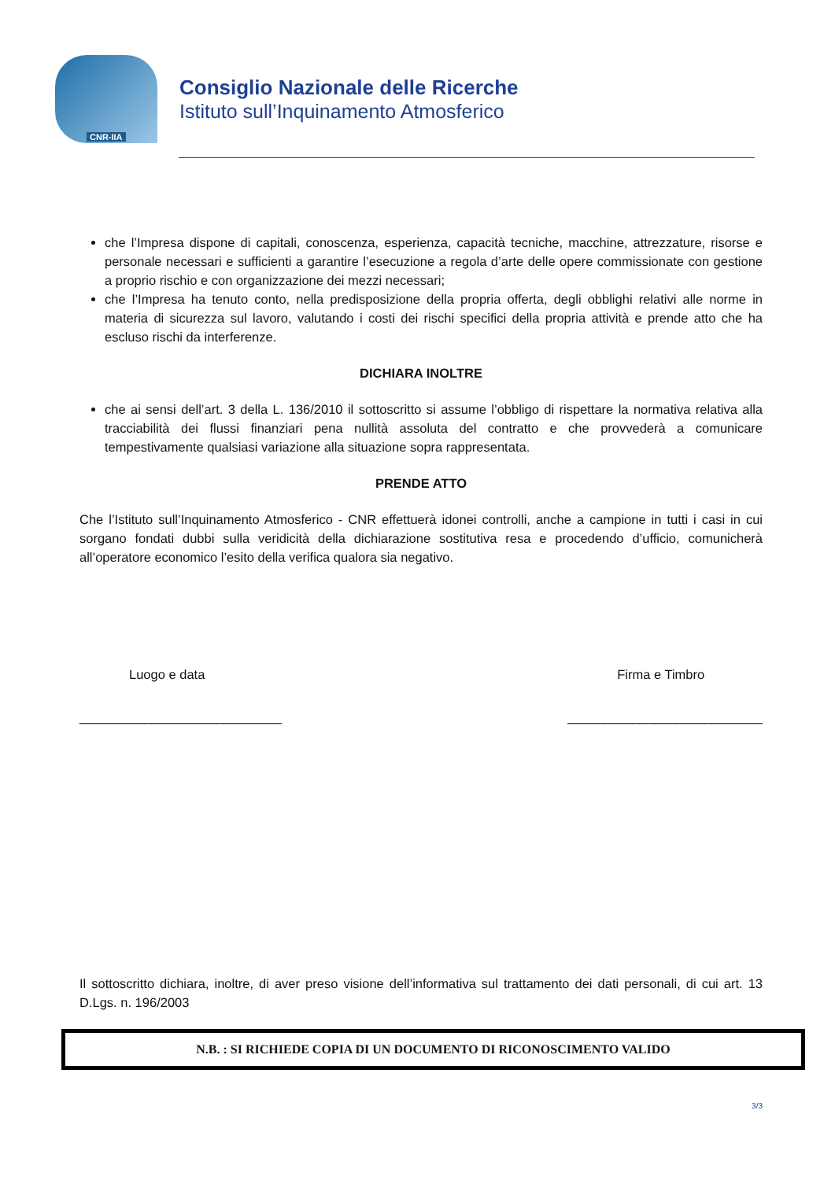CNR-IIA
Consiglio Nazionale delle Ricerche
Istituto sull’Inquinamento Atmosferico
che l’Impresa dispone di capitali, conoscenza, esperienza, capacità tecniche, macchine, attrezzature, risorse e personale necessari e sufficienti a garantire l’esecuzione a regola d’arte delle opere commissionate con gestione a proprio rischio e con organizzazione dei mezzi necessari;
che l’Impresa ha tenuto conto, nella predisposizione della propria offerta, degli obblighi relativi alle norme in materia di sicurezza sul lavoro, valutando i costi dei rischi specifici della propria attività e prende atto che ha escluso rischi da interferenze.
DICHIARA INOLTRE
che ai sensi dell’art. 3 della L. 136/2010 il sottoscritto si assume l’obbligo di rispettare la normativa relativa alla tracciabilità dei flussi finanziari pena nullità assoluta del contratto e che provvederà a comunicare tempestivamente qualsiasi variazione alla situazione sopra rappresentata.
PRENDE ATTO
Che l’Istituto sull’Inquinamento Atmosferico - CNR effettuerà idonei controlli, anche a campione in tutti i casi in cui sorgano fondati dubbi sulla veridicità della dichiarazione sostitutiva resa e procedendo d’ufficio, comunicherà all’operatore economico l’esito della verifica qualora sia negativo.
Luogo e data
____________________________
Firma e Timbro
___________________________
Il sottoscritto dichiara, inoltre, di aver preso visione dell’informativa sul trattamento dei dati personali, di cui art. 13 D.Lgs. n. 196/2003
N.B. : SI RICHIEDE COPIA DI UN DOCUMENTO DI RICONOSCIMENTO VALIDO
3/3